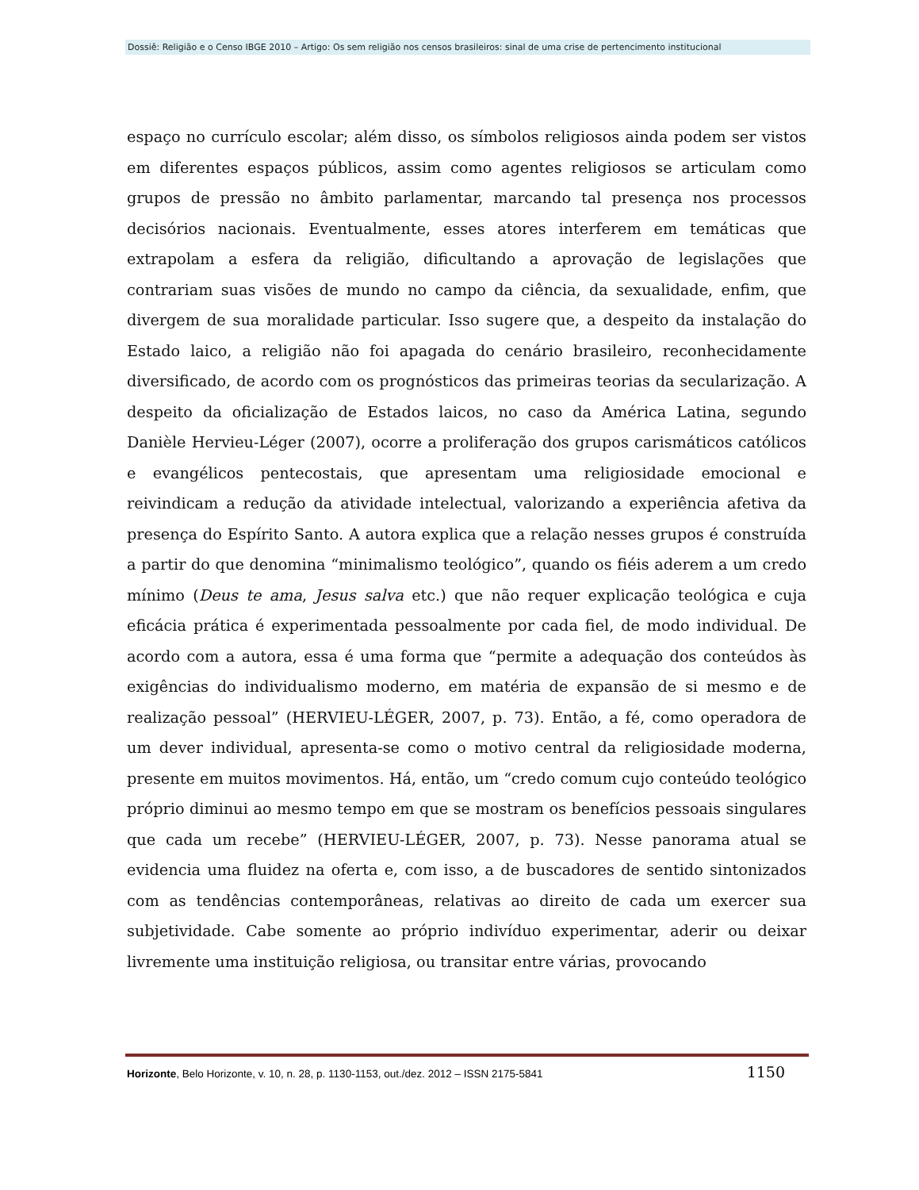Dossiê: Religião e o Censo IBGE 2010 – Artigo: Os sem religião nos censos brasileiros: sinal de uma crise de pertencimento institucional
espaço no currículo escolar; além disso, os símbolos religiosos ainda podem ser vistos em diferentes espaços públicos, assim como agentes religiosos se articulam como grupos de pressão no âmbito parlamentar, marcando tal presença nos processos decisórios nacionais. Eventualmente, esses atores interferem em temáticas que extrapolam a esfera da religião, dificultando a aprovação de legislações que contrariam suas visões de mundo no campo da ciência, da sexualidade, enfim, que divergem de sua moralidade particular. Isso sugere que, a despeito da instalação do Estado laico, a religião não foi apagada do cenário brasileiro, reconhecidamente diversificado, de acordo com os prognósticos das primeiras teorias da secularização. A despeito da oficialização de Estados laicos, no caso da América Latina, segundo Danièle Hervieu-Léger (2007), ocorre a proliferação dos grupos carismáticos católicos e evangélicos pentecostais, que apresentam uma religiosidade emocional e reivindicam a redução da atividade intelectual, valorizando a experiência afetiva da presença do Espírito Santo. A autora explica que a relação nesses grupos é construída a partir do que denomina “minimalismo teológico”, quando os fiéis aderem a um credo mínimo (Deus te ama, Jesus salva etc.) que não requer explicação teológica e cuja eficácia prática é experimentada pessoalmente por cada fiel, de modo individual. De acordo com a autora, essa é uma forma que “permite a adequação dos conteúdos às exigências do individualismo moderno, em matéria de expansão de si mesmo e de realização pessoal” (HERVIEU-LÉGER, 2007, p. 73). Então, a fé, como operadora de um dever individual, apresenta-se como o motivo central da religiosidade moderna, presente em muitos movimentos. Há, então, um “credo comum cujo conteúdo teológico próprio diminui ao mesmo tempo em que se mostram os benefícios pessoais singulares que cada um recebe” (HERVIEU-LÉGER, 2007, p. 73). Nesse panorama atual se evidencia uma fluidez na oferta e, com isso, a de buscadores de sentido sintonizados com as tendências contemporâneas, relativas ao direito de cada um exercer sua subjetividade. Cabe somente ao próprio indivíduo experimentar, aderir ou deixar livremente uma instituição religiosa, ou transitar entre várias, provocando
Horizonte, Belo Horizonte, v. 10, n. 28, p. 1130-1153, out./dez. 2012 – ISSN 2175-5841 1150